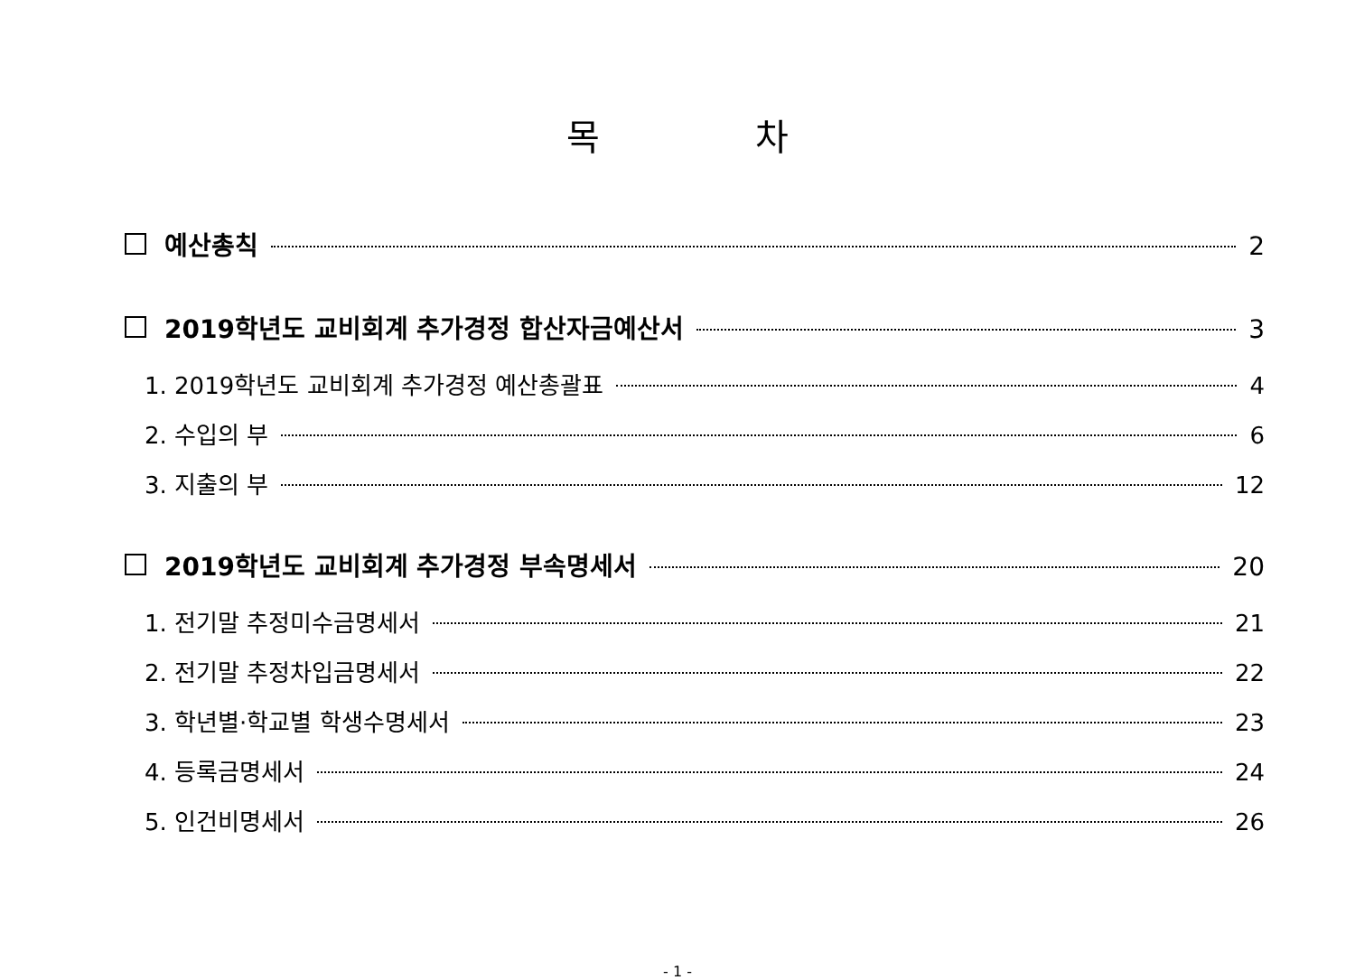목 차
예산총칙 2
2019학년도 교비회계 추가경정 합산자금예산서 3
1. 2019학년도 교비회계 추가경정 예산총괄표 4
2. 수입의 부 6
3. 지출의 부 12
2019학년도 교비회계 추가경정 부속명세서 20
1. 전기말 추정미수금명세서 21
2. 전기말 추정차입금명세서 22
3. 학년별·학교별 학생수명세서 23
4. 등록금명세서 24
5. 인건비명세서 26
- 1 -